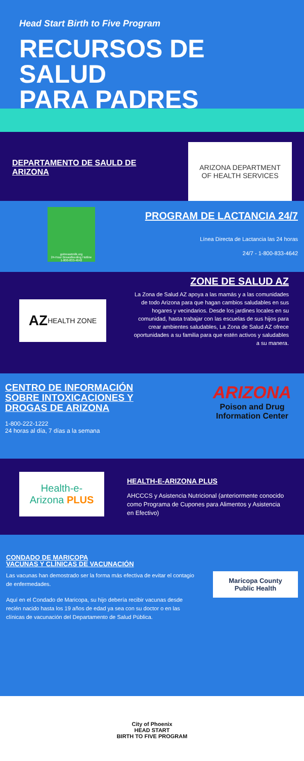Head Start Birth to Five Program
RECURSOS DE SALUD
PARA PADRES
DEPARTAMENTO DE SAULD DE ARIZONA
ARIZONA DEPARTMENT
OF HEALTH SERVICES
gobreastmilk.org
24-Hour Breastfeeding Hotline
1-800-833-4642
PROGRAM DE LACTANCIA 24/7
Línea Directa de Lactancia las 24 horas
24/7 - 1-800-833-4642
AZ HEALTH ZONE
ZONE DE SALUD AZ
La Zona de Salud AZ apoya a las mamás y a las comunidades de todo Arizona para que hagan cambios saludables en sus hogares y vecindarios. Desde los jardines locales en su comunidad, hasta trabajar con las escuelas de sus hijos para crear ambientes saludables, La Zona de Salud AZ ofrece oportunidades a su familia para que estén activos y saludables a su manera.
CENTRO DE INFORMACIÓN SOBRE INTOXICACIONES Y DROGAS DE ARIZONA
1-800-222-1222
24 horas al día, 7 días a la semana
ARIZONA
Poison and Drug
Information Center
Health-e-
Arizona PLUS
HEALTH-E-ARIZONA PLUS
AHCCCS y Asistencia Nutricional (anteriormente conocido como Programa de Cupones para Alimentos y Asistencia en Efectivo)
CONDADO DE MARICOPA
VACUNAS Y CLÍNICAS DE VACUNACIÓN
Las vacunas han demostrado ser la forma más efectiva de evitar el contagio de enfermedades.
Aquí en el Condado de Maricopa, su hijo debería recibir vacunas desde recién nacido hasta los 19 años de edad ya sea con su doctor o en las clínicas de vacunación del Departamento de Salud Pública.
Maricopa County
Public Health
City of Phoenix
HEAD START
BIRTH TO FIVE PROGRAM